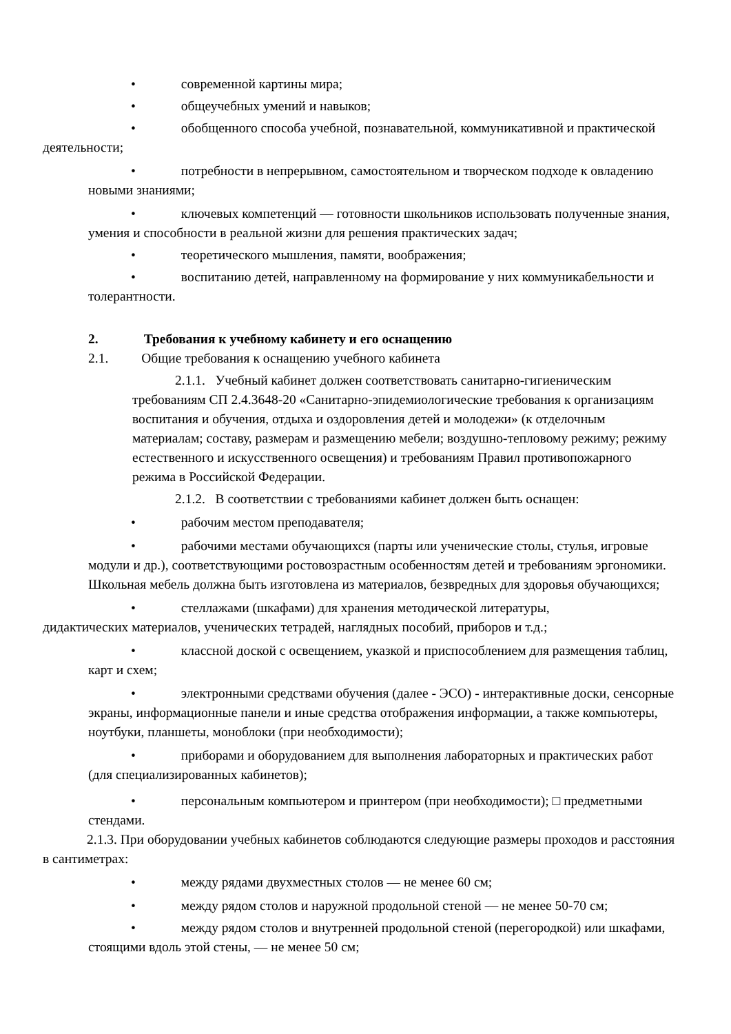• современной картины мира;
• общеучебных умений и навыков;
• обобщенного способа учебной, познавательной, коммуникативной и практической деятельности;
• потребности в непрерывном, самостоятельном и творческом подходе к овладению новыми знаниями;
• ключевых компетенций — готовности школьников использовать полученные знания, умения и способности в реальной жизни для решения практических задач;
• теоретического мышления, памяти, воображения;
• воспитанию детей, направленному на формирование у них коммуникабельности и толерантности.
2. Требования к учебному кабинету и его оснащению
2.1. Общие требования к оснащению учебного кабинета
2.1.1. Учебный кабинет должен соответствовать санитарно-гигиеническим требованиям СП 2.4.3648-20 «Санитарно-эпидемиологические требования к организациям воспитания и обучения, отдыха и оздоровления детей и молодежи» (к отделочным материалам; составу, размерам и размещению мебели; воздушно-тепловому режиму; режиму естественного и искусственного освещения) и требованиям Правил противопожарного режима в Российской Федерации.
2.1.2. В соответствии с требованиями кабинет должен быть оснащен:
• рабочим местом преподавателя;
• рабочими местами обучающихся (парты или ученические столы, стулья, игровые модули и др.), соответствующими ростовозрастным особенностям детей и требованиям эргономики. Школьная мебель должна быть изготовлена из материалов, безвредных для здоровья обучающихся;
• стеллажами (шкафами) для хранения методической литературы,
дидактических материалов, ученических тетрадей, наглядных пособий, приборов и т.д.;
• классной доской с освещением, указкой и приспособлением для размещения таблиц, карт и схем;
• электронными средствами обучения (далее - ЭСО) - интерактивные доски, сенсорные экраны, информационные панели и иные средства отображения информации, а также компьютеры, ноутбуки, планшеты, моноблоки (при необходимости);
• приборами и оборудованием для выполнения лабораторных и практических работ (для специализированных кабинетов);
• персональным компьютером и принтером (при необходимости); □ предметными стендами.
2.1.3. При оборудовании учебных кабинетов соблюдаются следующие размеры проходов и расстояния в сантиметрах:
• между рядами двухместных столов — не менее 60 см;
• между рядом столов и наружной продольной стеной — не менее 50-70 см;
• между рядом столов и внутренней продольной стеной (перегородкой) или шкафами, стоящими вдоль этой стены, — не менее 50 см;